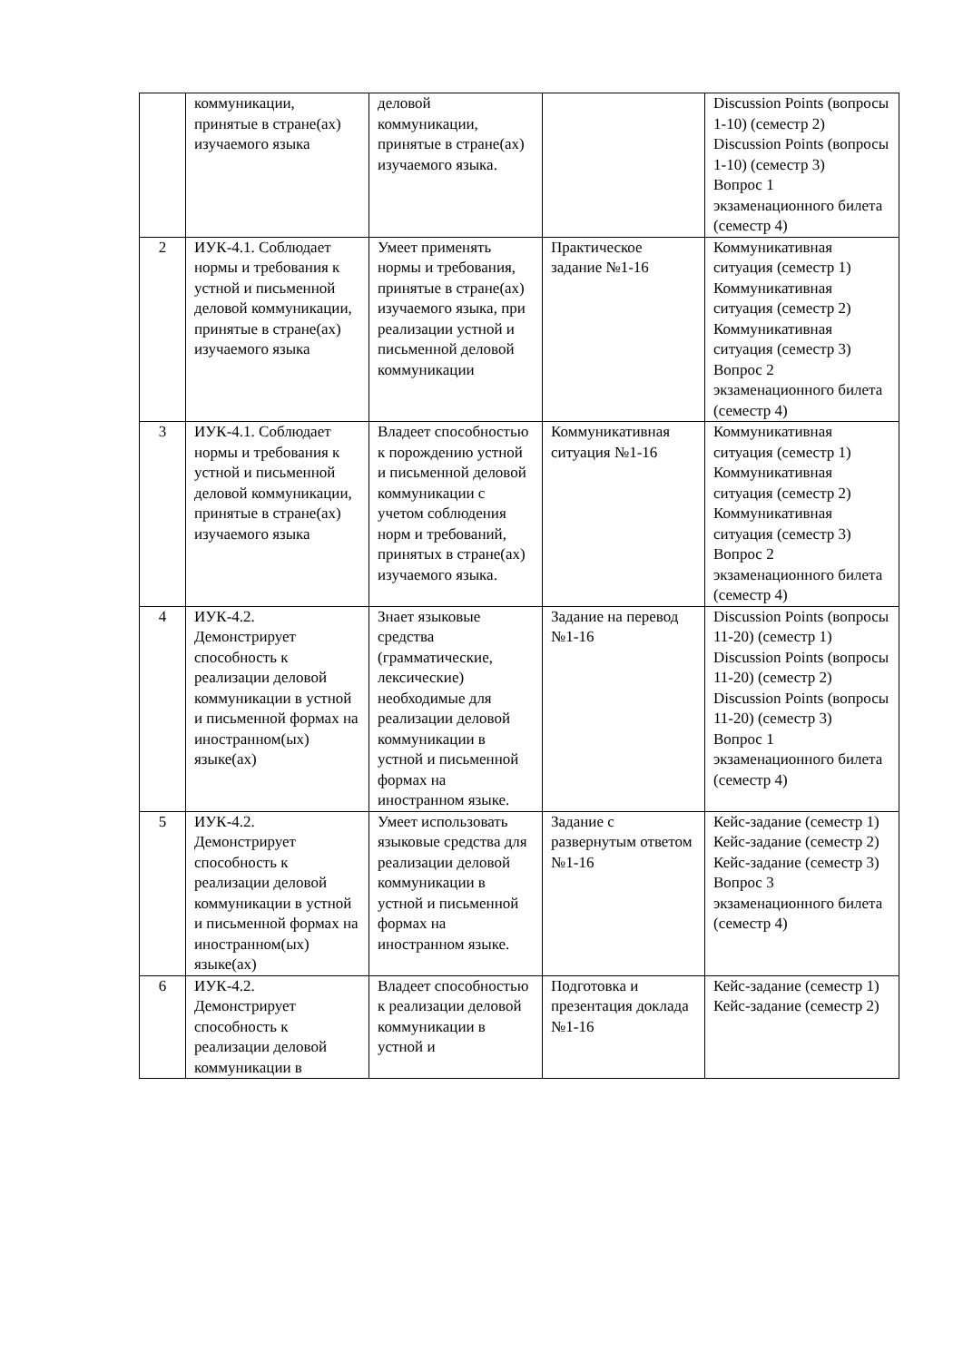| | коммуникации, принятые в стране(ах) изучаемого языка | деловой коммуникации, принятые в стране(ах) изучаемого языка. | | Discussion Points (вопросы 1-10) (семестр 2) Discussion Points (вопросы 1-10) (семестр 3) Вопрос 1 экзаменационного билета (семестр 4) |
| 2 | ИУК-4.1. Соблюдает нормы и требования к устной и письменной деловой коммуникации, принятые в стране(ах) изучаемого языка | Умеет применять нормы и требования, принятые в стране(ах) изучаемого языка, при реализации устной и письменной деловой коммуникации | Практическое задание №1-16 | Коммуникативная ситуация (семестр 1) Коммуникативная ситуация (семестр 2) Коммуникативная ситуация (семестр 3) Вопрос 2 экзаменационного билета (семестр 4) |
| 3 | ИУК-4.1. Соблюдает нормы и требования к устной и письменной деловой коммуникации, принятые в стране(ах) изучаемого языка | Владеет способностью к порождению устной и письменной деловой коммуникации с учетом соблюдения норм и требований, принятых в стране(ах) изучаемого языка. | Коммуникативная ситуация №1-16 | Коммуникативная ситуация (семестр 1) Коммуникативная ситуация (семестр 2) Коммуникативная ситуация (семестр 3) Вопрос 2 экзаменационного билета (семестр 4) |
| 4 | ИУК-4.2. Демонстрирует способность к реализации деловой коммуникации в устной и письменной формах на иностранном(ых) языке(ах) | Знает языковые средства (грамматические, лексические) необходимые для реализации деловой коммуникации в устной и письменной формах на иностранном языке. | Задание на перевод №1-16 | Discussion Points (вопросы 11-20) (семестр 1) Discussion Points (вопросы 11-20) (семестр 2) Discussion Points (вопросы 11-20) (семестр 3) Вопрос 1 экзаменационного билета (семестр 4) |
| 5 | ИУК-4.2. Демонстрирует способность к реализации деловой коммуникации в устной и письменной формах на иностранном(ых) языке(ах) | Умеет использовать языковые средства для реализации деловой коммуникации в устной и письменной формах на иностранном языке. | Задание с развернутым ответом №1-16 | Кейс-задание (семестр 1) Кейс-задание (семестр 2) Кейс-задание (семестр 3) Вопрос 3 экзаменационного билета (семестр 4) |
| 6 | ИУК-4.2. Демонстрирует способность к реализации деловой коммуникации в | Владеет способностью к реализации деловой коммуникации в устной и | Подготовка и презентация доклада №1-16 | Кейс-задание (семестр 1) Кейс-задание (семестр 2) |